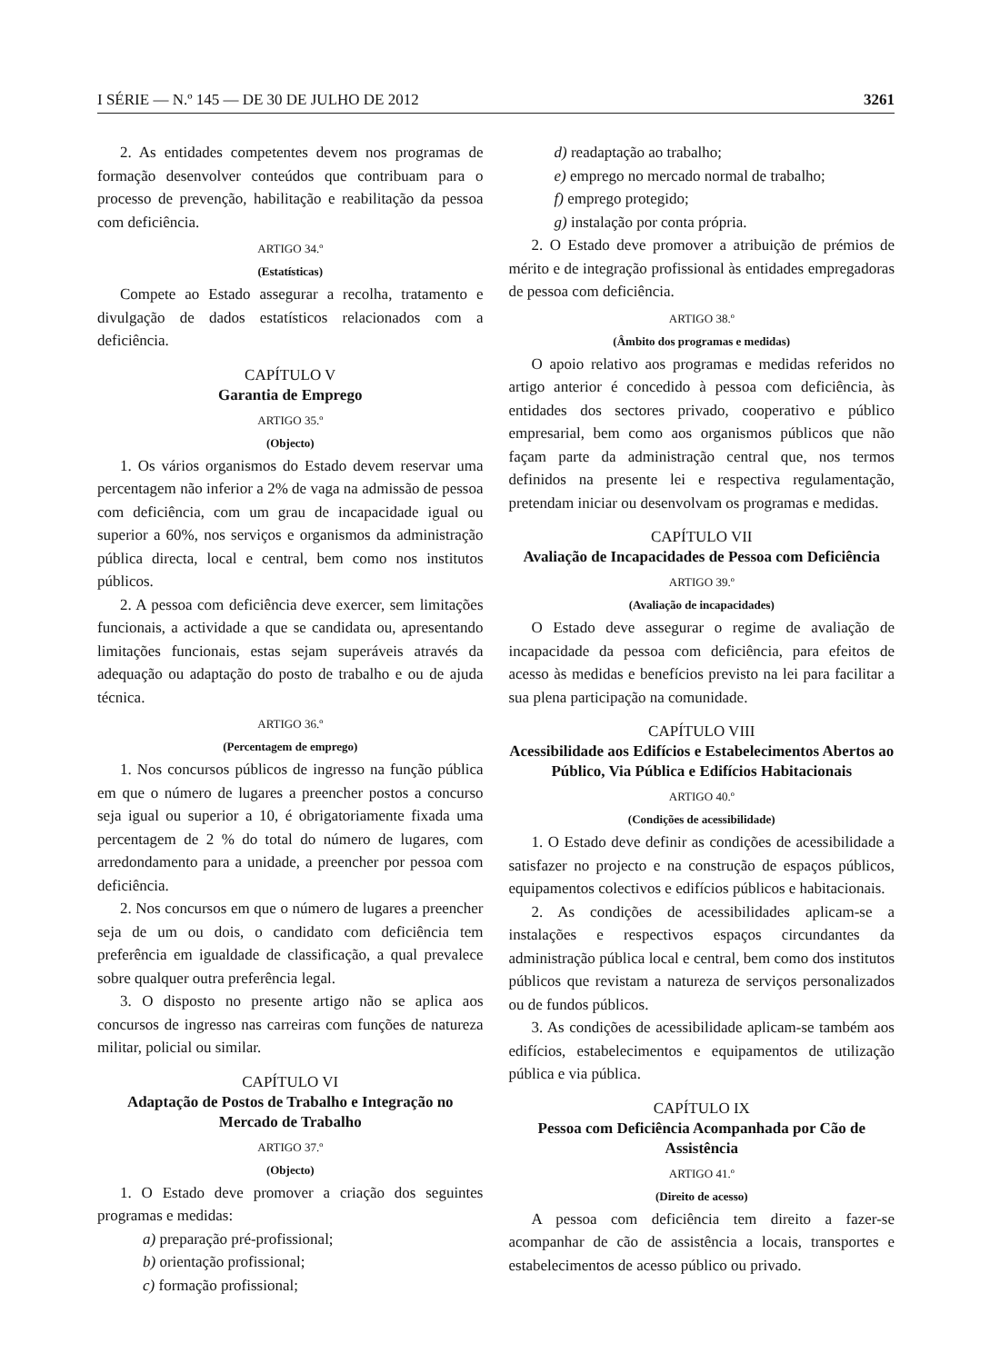I SÉRIE — N.º 145 — DE 30 DE JULHO DE 2012 3261
2. As entidades competentes devem nos programas de formação desenvolver conteúdos que contribuam para o processo de prevenção, habilitação e reabilitação da pessoa com deficiência.
ARTIGO 34.º
(Estatísticas)
Compete ao Estado assegurar a recolha, tratamento e divulgação de dados estatísticos relacionados com a deficiência.
CAPÍTULO V
Garantia de Emprego
ARTIGO 35.º
(Objecto)
1. Os vários organismos do Estado devem reservar uma percentagem não inferior a 2% de vaga na admissão de pessoa com deficiência, com um grau de incapacidade igual ou superior a 60%, nos serviços e organismos da administração pública directa, local e central, bem como nos institutos públicos.
2. A pessoa com deficiência deve exercer, sem limitações funcionais, a actividade a que se candidata ou, apresentando limitações funcionais, estas sejam superáveis através da adequação ou adaptação do posto de trabalho e ou de ajuda técnica.
ARTIGO 36.º
(Percentagem de emprego)
1. Nos concursos públicos de ingresso na função pública em que o número de lugares a preencher postos a concurso seja igual ou superior a 10, é obrigatoriamente fixada uma percentagem de 2 % do total do número de lugares, com arredondamento para a unidade, a preencher por pessoa com deficiência.
2. Nos concursos em que o número de lugares a preencher seja de um ou dois, o candidato com deficiência tem preferência em igualdade de classificação, a qual prevalece sobre qualquer outra preferência legal.
3. O disposto no presente artigo não se aplica aos concursos de ingresso nas carreiras com funções de natureza militar, policial ou similar.
CAPÍTULO VI
Adaptação de Postos de Trabalho e Integração no Mercado de Trabalho
ARTIGO 37.º
(Objecto)
1. O Estado deve promover a criação dos seguintes programas e medidas:
a) preparação pré-profissional;
b) orientação profissional;
c) formação profissional;
d) readaptação ao trabalho;
e) emprego no mercado normal de trabalho;
f) emprego protegido;
g) instalação por conta própria.
2. O Estado deve promover a atribuição de prémios de mérito e de integração profissional às entidades empregadoras de pessoa com deficiência.
ARTIGO 38.º
(Âmbito dos programas e medidas)
O apoio relativo aos programas e medidas referidos no artigo anterior é concedido à pessoa com deficiência, às entidades dos sectores privado, cooperativo e público empresarial, bem como aos organismos públicos que não façam parte da administração central que, nos termos definidos na presente lei e respectiva regulamentação, pretendam iniciar ou desenvolvam os programas e medidas.
CAPÍTULO VII
Avaliação de Incapacidades de Pessoa com Deficiência
ARTIGO 39.º
(Avaliação de incapacidades)
O Estado deve assegurar o regime de avaliação de incapacidade da pessoa com deficiência, para efeitos de acesso às medidas e benefícios previsto na lei para facilitar a sua plena participação na comunidade.
CAPÍTULO VIII
Acessibilidade aos Edifícios e Estabelecimentos Abertos ao Público, Via Pública e Edifícios Habitacionais
ARTIGO 40.º
(Condições de acessibilidade)
1. O Estado deve definir as condições de acessibilidade a satisfazer no projecto e na construção de espaços públicos, equipamentos colectivos e edifícios públicos e habitacionais.
2. As condições de acessibilidades aplicam-se a instalações e respectivos espaços circundantes da administração pública local e central, bem como dos institutos públicos que revistam a natureza de serviços personalizados ou de fundos públicos.
3. As condições de acessibilidade aplicam-se também aos edifícios, estabelecimentos e equipamentos de utilização pública e via pública.
CAPÍTULO IX
Pessoa com Deficiência Acompanhada por Cão de Assistência
ARTIGO 41.º
(Direito de acesso)
A pessoa com deficiência tem direito a fazer-se acompanhar de cão de assistência a locais, transportes e estabelecimentos de acesso público ou privado.